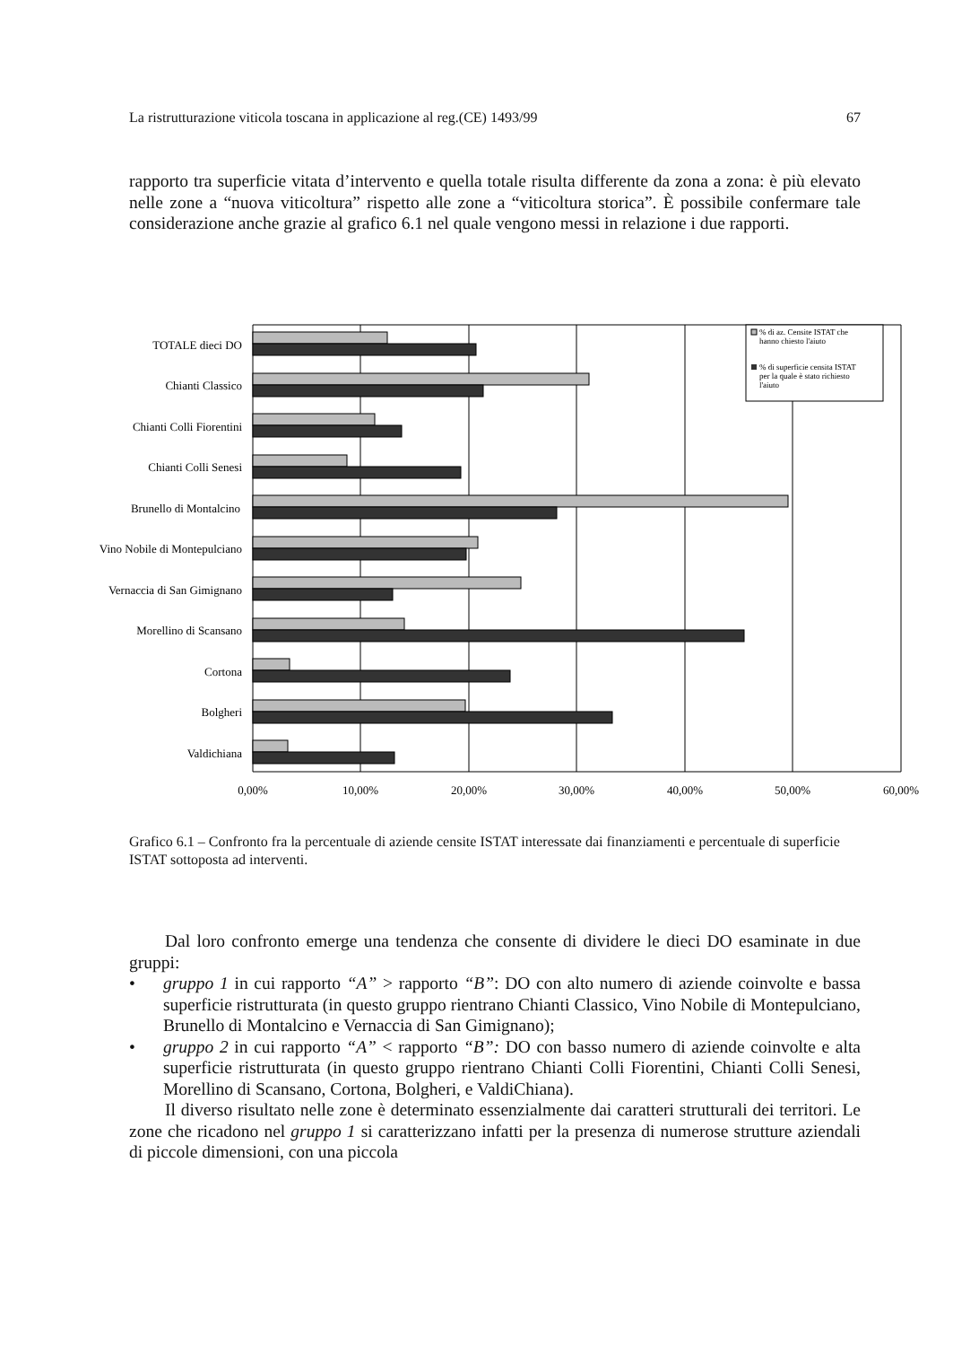La ristrutturazione viticola toscana in applicazione al reg.(CE) 1493/99 67
rapporto tra superficie vitata d’intervento e quella totale risulta differente da zona a zona: è più elevato nelle zone a “nuova viticoltura” rispetto alle zone a “viticoltura storica”. È possibile confermare tale considerazione anche grazie al grafico 6.1 nel quale vengono messi in relazione i due rapporti.
TOTALE dieci DO
Chianti Classico
Chianti Colli Fiorentini
Chianti Colli Senesi
Brunello di Montalcino
Vino Nobile di Montepulciano
Vernaccia di San Gimignano
Morellino di Scansano
Cortona
Bolgheri
Valdichiana
0,00%
10,00%
20,00%
30,00%
40,00%
50,00%
60,00%
% di az. Censite ISTAT che
hanno chiesto l'aiuto
% di superficie censita ISTAT
per la quale è stato richiesto
l'aiuto
Grafico 6.1 – Confronto fra la percentuale di aziende censite ISTAT interessate dai finanziamenti e percentuale di superficie ISTAT sottoposta ad interventi.
Dal loro confronto emerge una tendenza che consente di dividere le dieci DO esaminate in due gruppi:
• gruppo 1 in cui rapporto “A” > rapporto “B”: DO con alto numero di aziende coinvolte e bassa superficie ristrutturata (in questo gruppo rientrano Chianti Classico, Vino Nobile di Montepulciano, Brunello di Montalcino e Vernaccia di San Gimignano);
• gruppo 2 in cui rapporto “A” < rapporto “B”: DO con basso numero di aziende coinvolte e alta superficie ristrutturata (in questo gruppo rientrano Chianti Colli Fiorentini, Chianti Colli Senesi, Morellino di Scansano, Cortona, Bolgheri, e ValdiChiana).
Il diverso risultato nelle zone è determinato essenzialmente dai caratteri strutturali dei territori. Le zone che ricadono nel gruppo 1 si caratterizzano infatti per la presenza di numerose strutture aziendali di piccole dimensioni, con una piccola